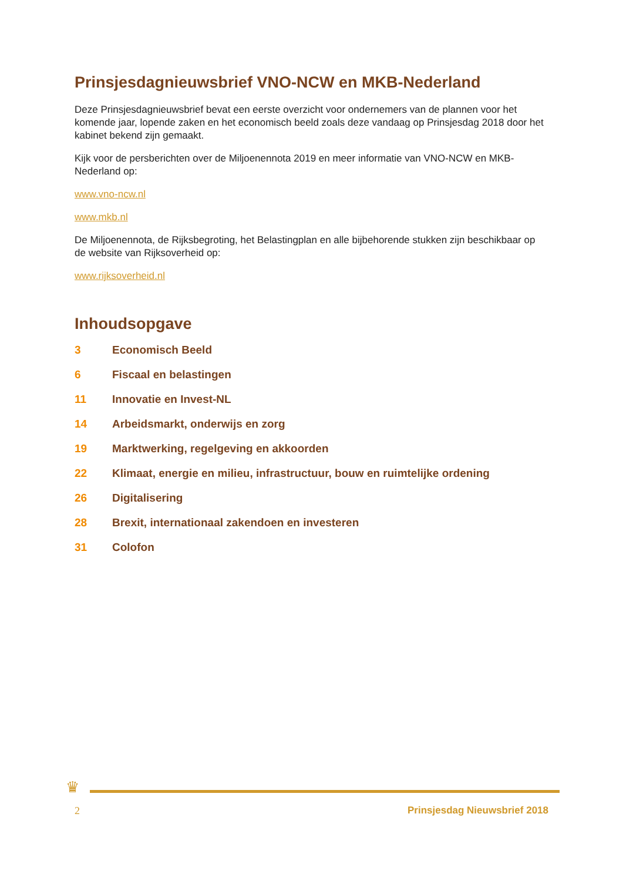Prinsjesdagnieuwsbrief VNO-NCW en MKB-Nederland
Deze Prinsjesdagnieuwsbrief bevat een eerste overzicht voor ondernemers van de plannen voor het komende jaar, lopende zaken en het economisch beeld zoals deze vandaag op Prinsjesdag 2018 door het kabinet bekend zijn gemaakt.
Kijk voor de persberichten over de Miljoenennota 2019 en meer informatie van VNO-NCW en MKB-Nederland op:
www.vno-ncw.nl
www.mkb.nl
De Miljoenennota, de Rijksbegroting, het Belastingplan en alle bijbehorende stukken zijn beschikbaar op de website van Rijksoverheid op:
www.rijksoverheid.nl
Inhoudsopgave
3 Economisch Beeld
6 Fiscaal en belastingen
11 Innovatie en Invest-NL
14 Arbeidsmarkt, onderwijs en zorg
19 Marktwerking, regelgeving en akkoorden
22 Klimaat, energie en milieu, infrastructuur, bouw en ruimtelijke ordening
26 Digitalisering
28 Brexit, internationaal zakendoen en investeren
31 Colofon
♛
2 Prinsjesdag Nieuwsbrief 2018